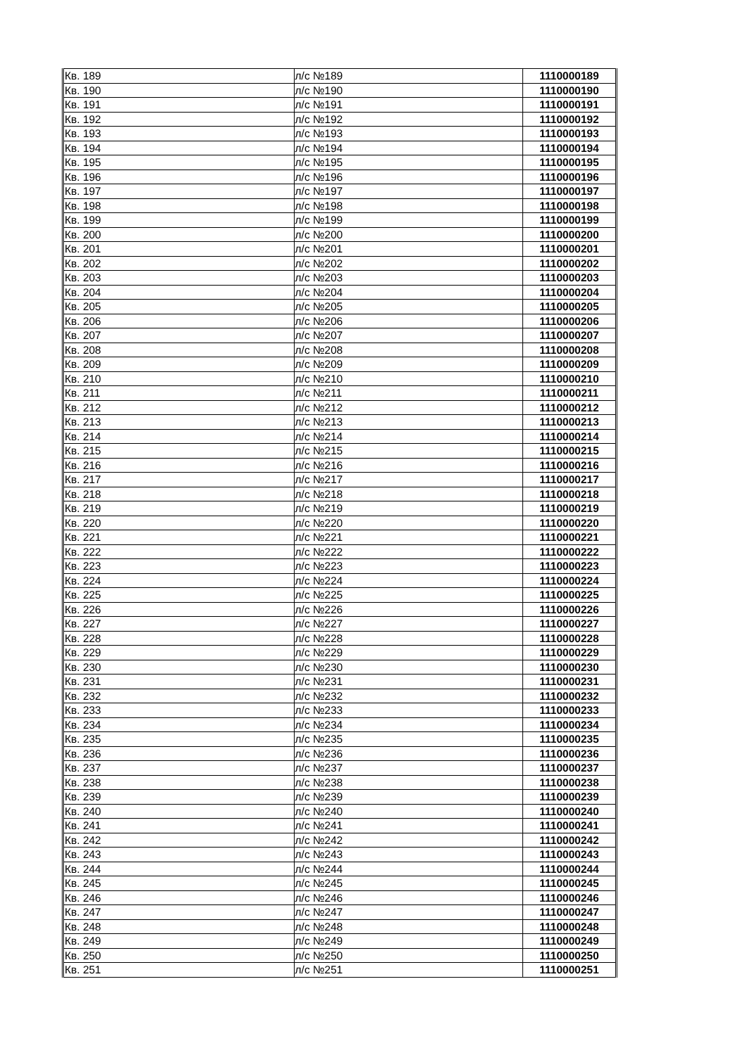| Кв. 189 | л/с №189 | 1110000189 |
| Кв. 190 | л/с №190 | 1110000190 |
| Кв. 191 | л/с №191 | 1110000191 |
| Кв. 192 | л/с №192 | 1110000192 |
| Кв. 193 | л/с №193 | 1110000193 |
| Кв. 194 | л/с №194 | 1110000194 |
| Кв. 195 | л/с №195 | 1110000195 |
| Кв. 196 | л/с №196 | 1110000196 |
| Кв. 197 | л/с №197 | 1110000197 |
| Кв. 198 | л/с №198 | 1110000198 |
| Кв. 199 | л/с №199 | 1110000199 |
| Кв. 200 | л/с №200 | 1110000200 |
| Кв. 201 | л/с №201 | 1110000201 |
| Кв. 202 | л/с №202 | 1110000202 |
| Кв. 203 | л/с №203 | 1110000203 |
| Кв. 204 | л/с №204 | 1110000204 |
| Кв. 205 | л/с №205 | 1110000205 |
| Кв. 206 | л/с №206 | 1110000206 |
| Кв. 207 | л/с №207 | 1110000207 |
| Кв. 208 | л/с №208 | 1110000208 |
| Кв. 209 | л/с №209 | 1110000209 |
| Кв. 210 | л/с №210 | 1110000210 |
| Кв. 211 | л/с №211 | 1110000211 |
| Кв. 212 | л/с №212 | 1110000212 |
| Кв. 213 | л/с №213 | 1110000213 |
| Кв. 214 | л/с №214 | 1110000214 |
| Кв. 215 | л/с №215 | 1110000215 |
| Кв. 216 | л/с №216 | 1110000216 |
| Кв. 217 | л/с №217 | 1110000217 |
| Кв. 218 | л/с №218 | 1110000218 |
| Кв. 219 | л/с №219 | 1110000219 |
| Кв. 220 | л/с №220 | 1110000220 |
| Кв. 221 | л/с №221 | 1110000221 |
| Кв. 222 | л/с №222 | 1110000222 |
| Кв. 223 | л/с №223 | 1110000223 |
| Кв. 224 | л/с №224 | 1110000224 |
| Кв. 225 | л/с №225 | 1110000225 |
| Кв. 226 | л/с №226 | 1110000226 |
| Кв. 227 | л/с №227 | 1110000227 |
| Кв. 228 | л/с №228 | 1110000228 |
| Кв. 229 | л/с №229 | 1110000229 |
| Кв. 230 | л/с №230 | 1110000230 |
| Кв. 231 | л/с №231 | 1110000231 |
| Кв. 232 | л/с №232 | 1110000232 |
| Кв. 233 | л/с №233 | 1110000233 |
| Кв. 234 | л/с №234 | 1110000234 |
| Кв. 235 | л/с №235 | 1110000235 |
| Кв. 236 | л/с №236 | 1110000236 |
| Кв. 237 | л/с №237 | 1110000237 |
| Кв. 238 | л/с №238 | 1110000238 |
| Кв. 239 | л/с №239 | 1110000239 |
| Кв. 240 | л/с №240 | 1110000240 |
| Кв. 241 | л/с №241 | 1110000241 |
| Кв. 242 | л/с №242 | 1110000242 |
| Кв. 243 | л/с №243 | 1110000243 |
| Кв. 244 | л/с №244 | 1110000244 |
| Кв. 245 | л/с №245 | 1110000245 |
| Кв. 246 | л/с №246 | 1110000246 |
| Кв. 247 | л/с №247 | 1110000247 |
| Кв. 248 | л/с №248 | 1110000248 |
| Кв. 249 | л/с №249 | 1110000249 |
| Кв. 250 | л/с №250 | 1110000250 |
| Кв. 251 | л/с №251 | 1110000251 |